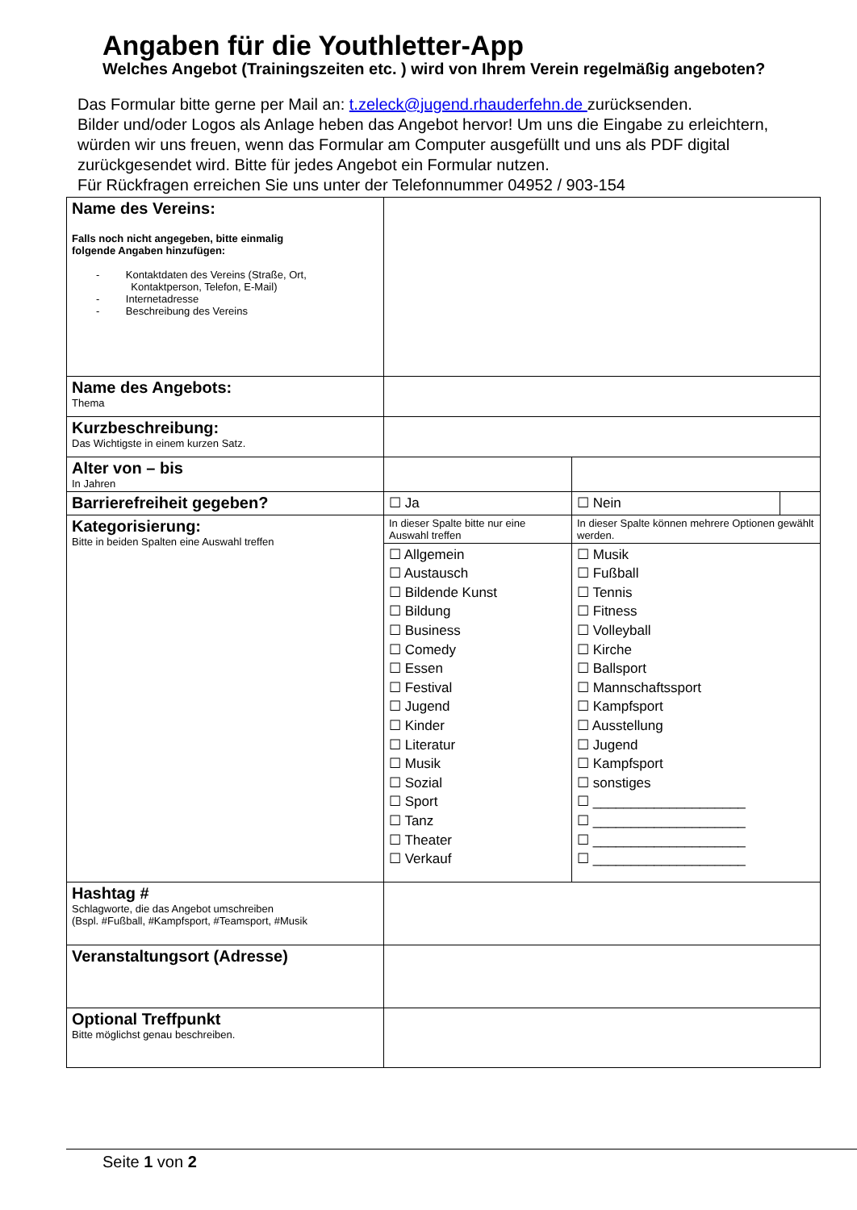Angaben für die Youthletter-App
Welches Angebot (Trainingszeiten etc. ) wird von Ihrem Verein regelmäßig angeboten?
Das Formular bitte gerne per Mail an: t.zeleck@jugend.rhauderfehn.de zurücksenden.
Bilder und/oder Logos als Anlage heben das Angebot hervor! Um uns die Eingabe zu erleichtern, würden wir uns freuen, wenn das Formular am Computer ausgefüllt und uns als PDF digital zurückgesendet wird. Bitte für jedes Angebot ein Formular nutzen.
Für Rückfragen erreichen Sie uns unter der Telefonnummer 04952 / 903-154
| Name des Vereins: Falls noch nicht angegeben, bitte einmalig folgende Angaben hinzufügen: - Kontaktdaten des Vereins (Straße, Ort, Kontaktperson, Telefon, E-Mail) - Internetadresse - Beschreibung des Vereins | | | |
| Name des Angebots: Thema | | | |
| Kurzbeschreibung: Das Wichtigste in einem kurzen Satz. | | | |
| Alter von – bis In Jahren | | | |
| Barrierefreiheit gegeben? | ☐ Ja | ☐ Nein | |
| Kategorisierung: Bitte in beiden Spalten eine Auswahl treffen | In dieser Spalte bitte nur eine Auswahl treffen | In dieser Spalte können mehrere Optionen gewählt werden. | |
| | ☐ Allgemein ☐ Austausch ☐ Bildende Kunst ☐ Bildung ☐ Business ☐ Comedy ☐ Essen ☐ Festival ☐ Jugend ☐ Kinder ☐ Literatur ☐ Musik ☐ Sozial ☐ Sport ☐ Tanz ☐ Theater ☐ Verkauf | ☐ Musik ☐ Fußball ☐ Tennis ☐ Fitness ☐ Volleyball ☐ Kirche ☐ Ballsport ☐ Mannschaftssport ☐ Kampfsport ☐ Ausstellung ☐ Jugend ☐ Kampfsport ☐ sonstiges ☐ ____________________ ☐ ____________________ ☐ ____________________ ☐ ____________________ | |
| Hashtag # Schlagworte, die das Angebot umschreiben (Bspl. #Fußball, #Kampfsport, #Teamsport, #Musik | | | |
| Veranstaltungsort (Adresse) | | | |
| Optional Treffpunkt Bitte möglichst genau beschreiben. | | | |
Seite 1 von 2